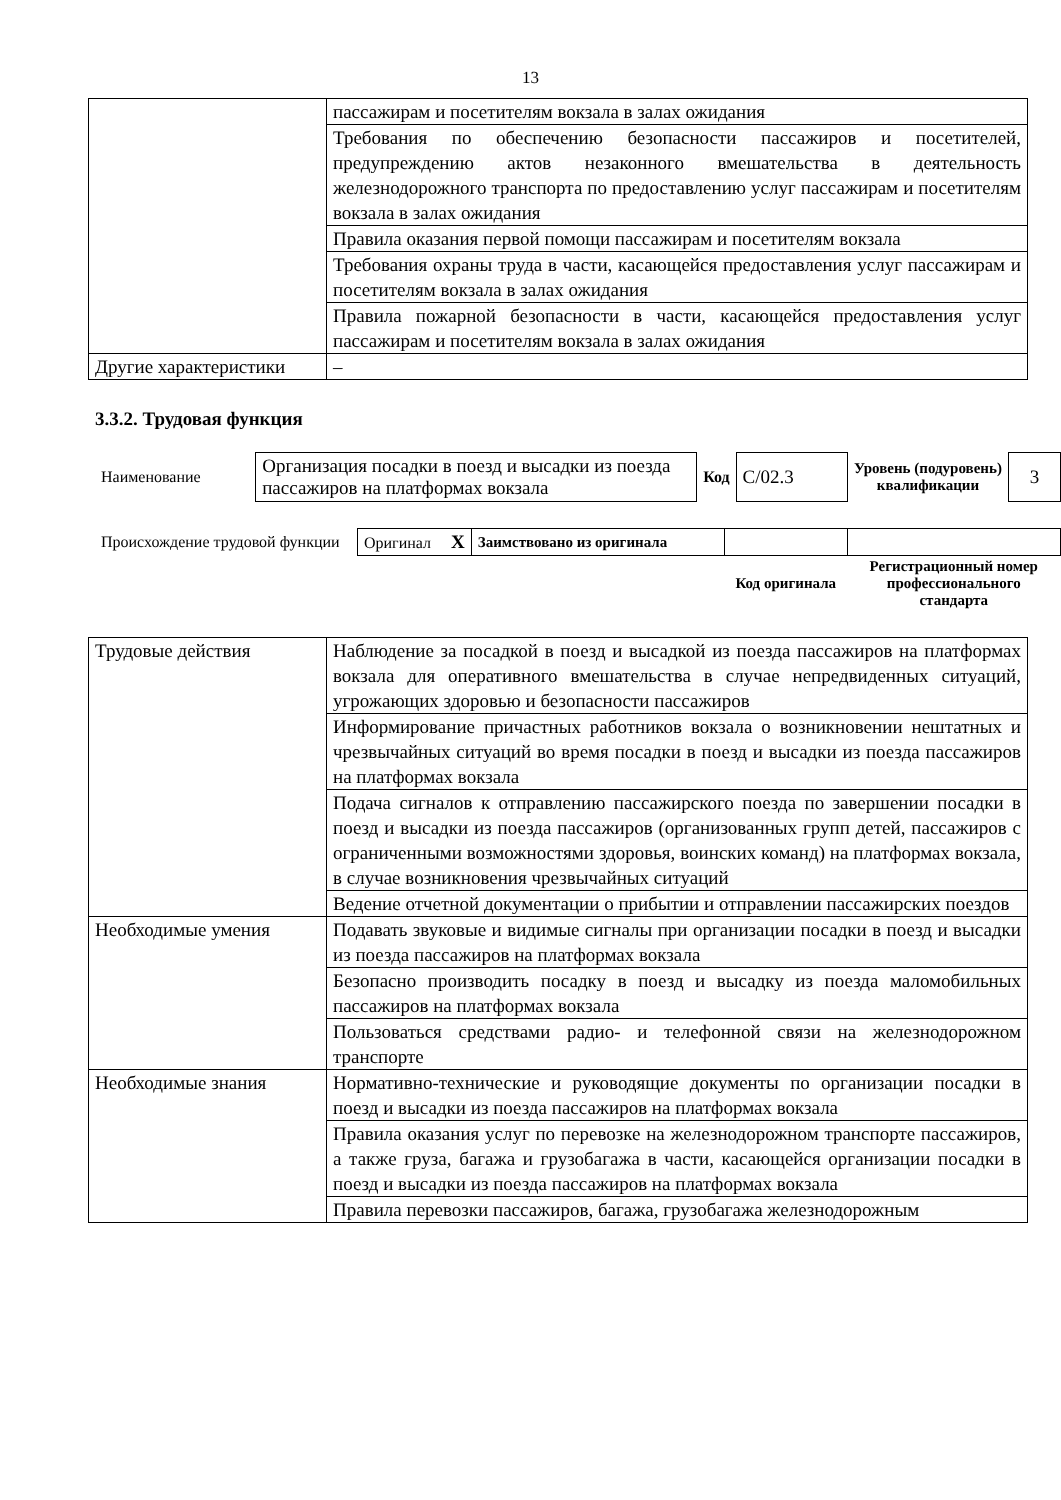13
| | пассажирам и посетителям вокзала в залах ожидания |
| | Требования по обеспечению безопасности пассажиров и посетителей, предупреждению актов незаконного вмешательства в деятельность железнодорожного транспорта по предоставлению услуг пассажирам и посетителям вокзала в залах ожидания |
| | Правила оказания первой помощи пассажирам и посетителям вокзала |
| | Требования охраны труда в части, касающейся предоставления услуг пассажирам и посетителям вокзала в залах ожидания |
| | Правила пожарной безопасности в части, касающейся предоставления услуг пассажирам и посетителям вокзала в залах ожидания |
| Другие характеристики | – |
3.3.2. Трудовая функция
| Наименование | Организация посадки в поезд и высадки из поезда пассажиров на платформах вокзала | Код | C/02.3 | Уровень (подуровень) квалификации | 3 |
| Происхождение трудовой функции | Оригинал X | Заимствовано из оригинала | | |
| | | | Код оригинала | Регистрационный номер профессионального стандарта |
| Трудовые действия | Наблюдение за посадкой в поезд и высадкой из поезда пассажиров на платформах вокзала для оперативного вмешательства в случае непредвиденных ситуаций, угрожающих здоровью и безопасности пассажиров |
| | Информирование причастных работников вокзала о возникновении нештатных и чрезвычайных ситуаций во время посадки в поезд и высадки из поезда пассажиров на платформах вокзала |
| | Подача сигналов к отправлению пассажирского поезда по завершении посадки в поезд и высадки из поезда пассажиров (организованных групп детей, пассажиров с ограниченными возможностями здоровья, воинских команд) на платформах вокзала, в случае возникновения чрезвычайных ситуаций |
| | Ведение отчетной документации о прибытии и отправлении пассажирских поездов |
| Необходимые умения | Подавать звуковые и видимые сигналы при организации посадки в поезд и высадки из поезда пассажиров на платформах вокзала |
| | Безопасно производить посадку в поезд и высадку из поезда маломобильных пассажиров на платформах вокзала |
| | Пользоваться средствами радио- и телефонной связи на железнодорожном транспорте |
| Необходимые знания | Нормативно-технические и руководящие документы по организации посадки в поезд и высадки из поезда пассажиров на платформах вокзала |
| | Правила оказания услуг по перевозке на железнодорожном транспорте пассажиров, а также груза, багажа и грузобагажа в части, касающейся организации посадки в поезд и высадки из поезда пассажиров на платформах вокзала |
| | Правила перевозки пассажиров, багажа, грузобагажа железнодорожным |